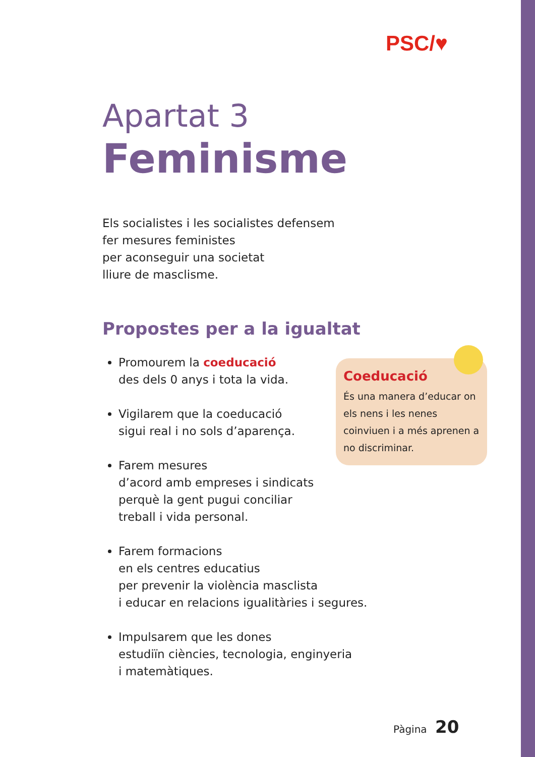PSC/♥
Apartat 3
Feminisme
Els socialistes i les socialistes defensem
fer mesures feministes
per aconseguir una societat
lliure de masclisme.
Propostes per a la igualtat
Promourem la coeducació
des dels 0 anys i tota la vida.
Vigilarem que la coeducació
sigui real i no sols d’aparença.
Farem mesures
d’acord amb empreses i sindicats
perquè la gent pugui conciliar
treball i vida personal.
Farem formacions
en els centres educatius
per prevenir la violència masclista
i educar en relacions igualitàries i segures.
Impulsarem que les dones
estudiïn ciències, tecnologia, enginyeria
i matemàtiques.
Coeducació
És una manera d’educar on els nens i les nenes coinviuen i a més aprenen a no discriminar.
Pàgina 20